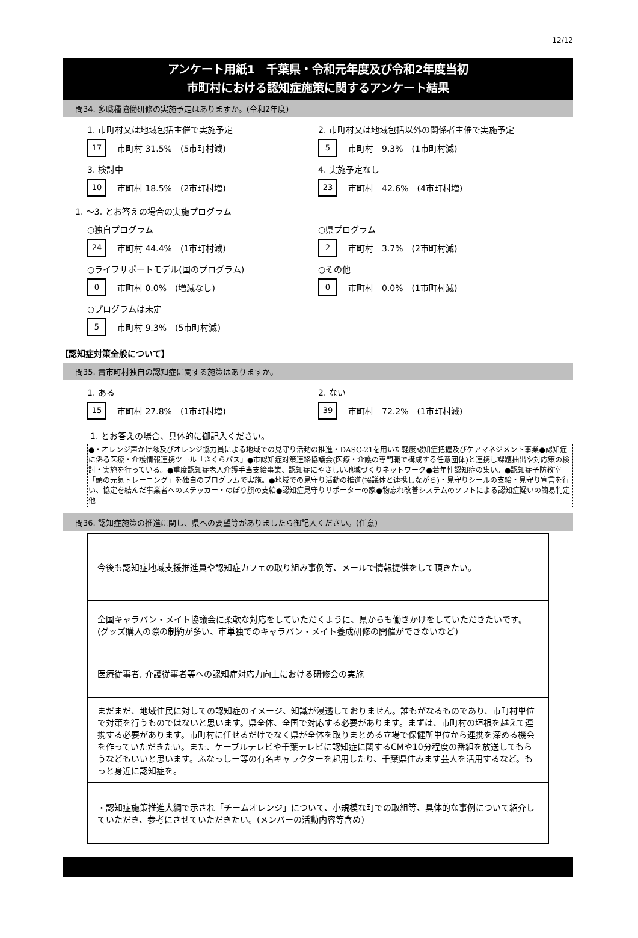12/12
アンケート用紙1　千葉県・令和元年度及び令和2年度当初
市町村における認知症施策に関するアンケート結果
問34. 多職種協働研修の実施予定はありますか。(令和2年度)
1. 市町村又は地域包括主催で実施予定
17 市町村 31.5%　(5市町村減)
3. 検討中
10 市町村 18.5%　(2市町村増)
2. 市町村又は地域包括以外の関係者主催で実施予定
5 市町村　9.3%　(1市町村減)
4. 実施予定なし
23 市町村　42.6%　(4市町村増)
1. ～3. とお答えの場合の実施プログラム
○独自プログラム
24 市町村 44.4%　(1市町村減)
○ライフサポートモデル(国のプログラム)
0 市町村 0.0%　(増減なし)
○プログラムは未定
5 市町村 9.3%　(5市町村減)
○県プログラム
2 市町村　3.7%　(2市町村減)
○その他
0 市町村　0.0%　(1市町村減)
【認知症対策全般について】
問35. 貴市町村独自の認知症に関する施策はありますか。
1. ある
15 市町村 27.8%　(1市町村増)
2. ない
39 市町村　72.2%　(1市町村減)
1. とお答えの場合、具体的に御記入ください。
●・オレンジ声かけ隊及びオレンジ協力員による地域での見守り活動の推進・DASC-21を用いた軽度認知症把握及びケアマネジメント事業●認知症に係る医療・介護情報連携ツール「さくらパス」●市認知症対策連絡協議会(医療・介護の専門職で構成する任意団体)と連携し課題抽出や対応策の検討・実施を行っている。●重度認知症老人介護手当支給事業、認知症にやさしい地域づくりネットワーク●若年性認知症の集い。●認知症予防教室「頭の元気トレーニング」を独自のプログラムで実施。●地域での見守り活動の推進(協議体と連携しながら)・見守りシールの支給・見守り宣言を行い、協定を結んだ事業者へのステッカー・のぼり旗の支給●認知症見守りサポーターの家●物忘れ改善システムのソフトによる認知症疑いの簡易判定　他
問36. 認知症施策の推進に関し、県への要望等がありましたら御記入ください。(任意)
| 今後も認知症地域支援推進員や認知症カフェの取り組み事例等、メールで情報提供をして頂きたい。 |
| 全国キャラバン・メイト協議会に柔軟な対応をしていただくように、県からも働きかけをしていただきたいです。 (グッズ購入の際の制約が多い、市単独でのキャラバン・メイト養成研修の開催ができないなど) |
| 医療従事者, 介護従事者等への認知症対応力向上における研修会の実施 |
| まだまだ、地域住民に対しての認知症のイメージ、知識が浸透しておりません。誰もがなるものであり、市町村単位で対策を行うものではないと思います。県全体、全国で対応する必要があります。まずは、市町村の垣根を越えて連携する必要があります。市町村に任せるだけでなく県が全体を取りまとめる立場で保健所単位から連携を深める機会を作っていただきたい。また、ケーブルテレビや千葉テレビに認知症に関するCMや10分程度の番組を放送してもらうなどもいいと思います。ふなっしー等の有名キャラクターを起用したり、千葉県住みます芸人を活用するなど。もっと身近に認知症を。 |
| ・認知症施策推進大綱で示され「チームオレンジ」について、小規模な町での取組等、具体的な事例について紹介していただき、参考にさせていただきたい。(メンバーの活動内容等含め) |